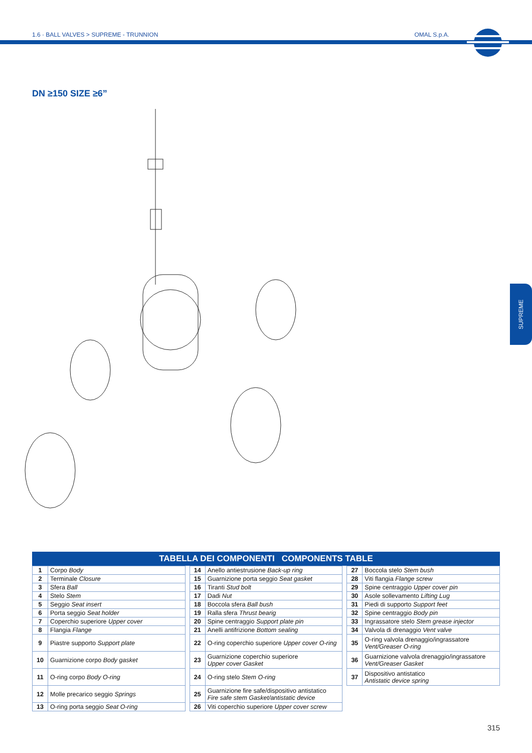1.6 · BALL VALVES > SUPREME - TRUNNION OMAL S.p.A.
SUPREME
DN ≥150 SIZE ≥6”
TABELLA DEI COMPONENTI COMPONENTS TABLE
| 1 | Corpo Body |
| 2 | Terminale Closure |
| 3 | Sfera Ball |
| 4 | Stelo Stem |
| 5 | Seggio Seat insert |
| 6 | Porta seggio Seat holder |
| 7 | Coperchio superiore Upper cover |
| 8 | Flangia Flange |
| 9 | Piastre supporto Support plate |
| 10 | Guarnizione corpo Body gasket |
| 11 | O-ring corpo Body O-ring |
| 12 | Molle precarico seggio Springs |
| 13 | O-ring porta seggio Seat O-ring |
| 14 | Anello antiestrusione Back-up ring |
| 15 | Guarnizione porta seggio Seat gasket |
| 16 | Tiranti Stud bolt |
| 17 | Dadi Nut |
| 18 | Boccola sfera Ball bush |
| 19 | Ralla sfera Thrust bearig |
| 20 | Spine centraggio Support plate pin |
| 21 | Anelli antifrizione Bottom sealing |
| 22 | O-ring coperchio superiore Upper cover O-ring |
| 23 | Guarnizione coperchio superiore Upper cover Gasket |
| 24 | O-ring stelo Stem O-ring |
| 25 | Guarnizione fire safe/dispositivo antistatico Fire safe stem Gasket/antistatic device |
| 26 | Viti coperchio superiore Upper cover screw |
| 27 | Boccola stelo Stem bush |
| 28 | Viti flangia Flange screw |
| 29 | Spine centraggio Upper cover pin |
| 30 | Asole sollevamento Lifting Lug |
| 31 | Piedi di supporto Support feet |
| 32 | Spine centraggio Body pin |
| 33 | Ingrassatore stelo Stem grease injector |
| 34 | Valvola di drenaggio Vent valve |
| 35 | O-ring valvola drenaggio/ingrassatore Vent/Greaser O-ring |
| 36 | Guarnizione valvola drenaggio/ingrassatore Vent/Greaser Gasket |
| 37 | Dispositivo antistatico Antistatic device spring |
315